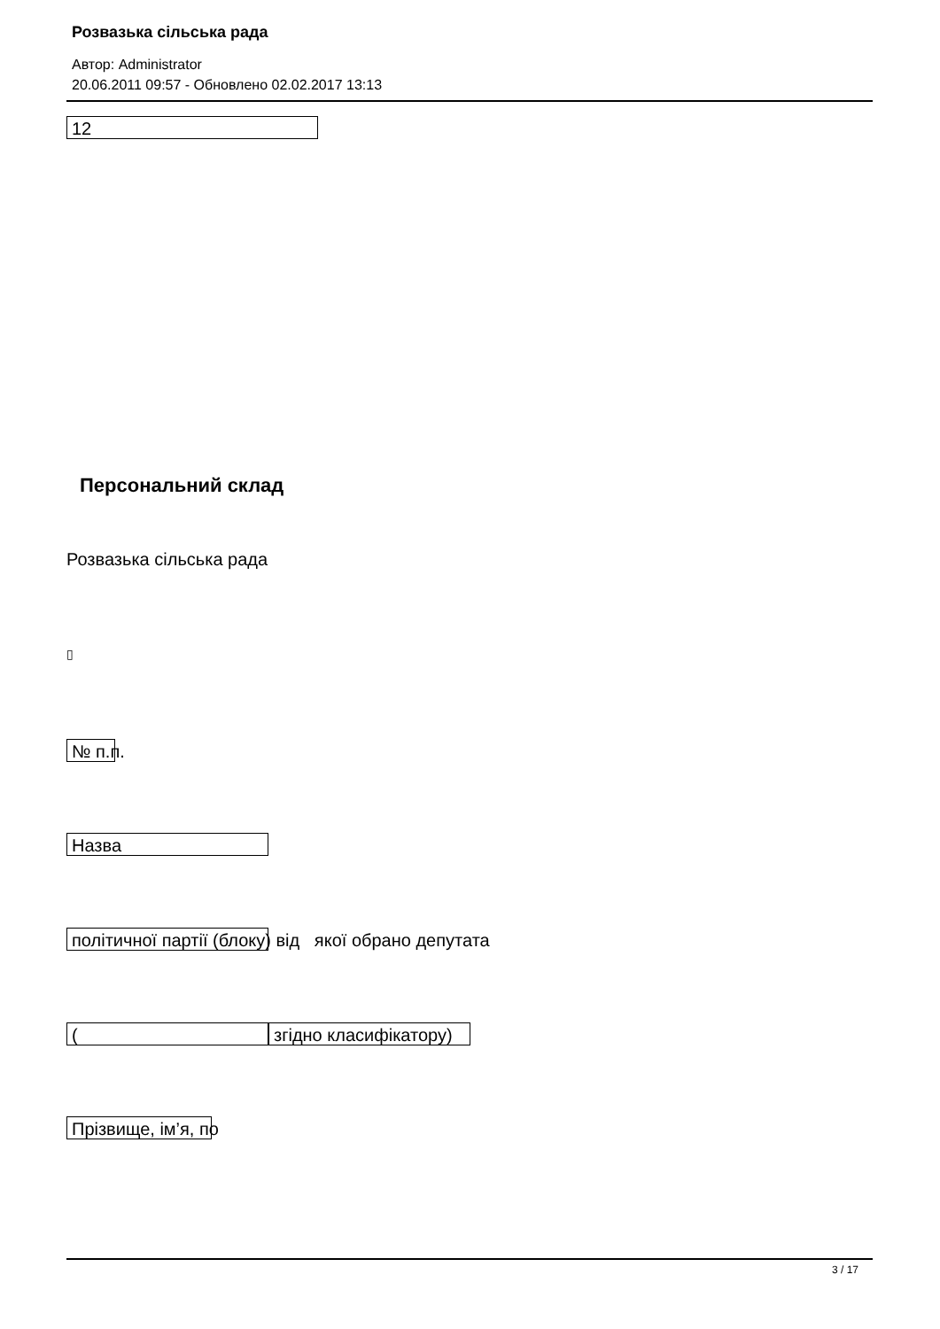Розвазька сільська рада
Автор: Administrator
20.06.2011 09:57 - Обновлено 02.02.2017 13:13
12
Персональний склад
Розвазька сільська рада
▯
№ п.п.
Назва
політичної партії (блоку) від якої обрано депутата
(згідно класифікатору)
Прізвище, ім’я, по
3 / 17